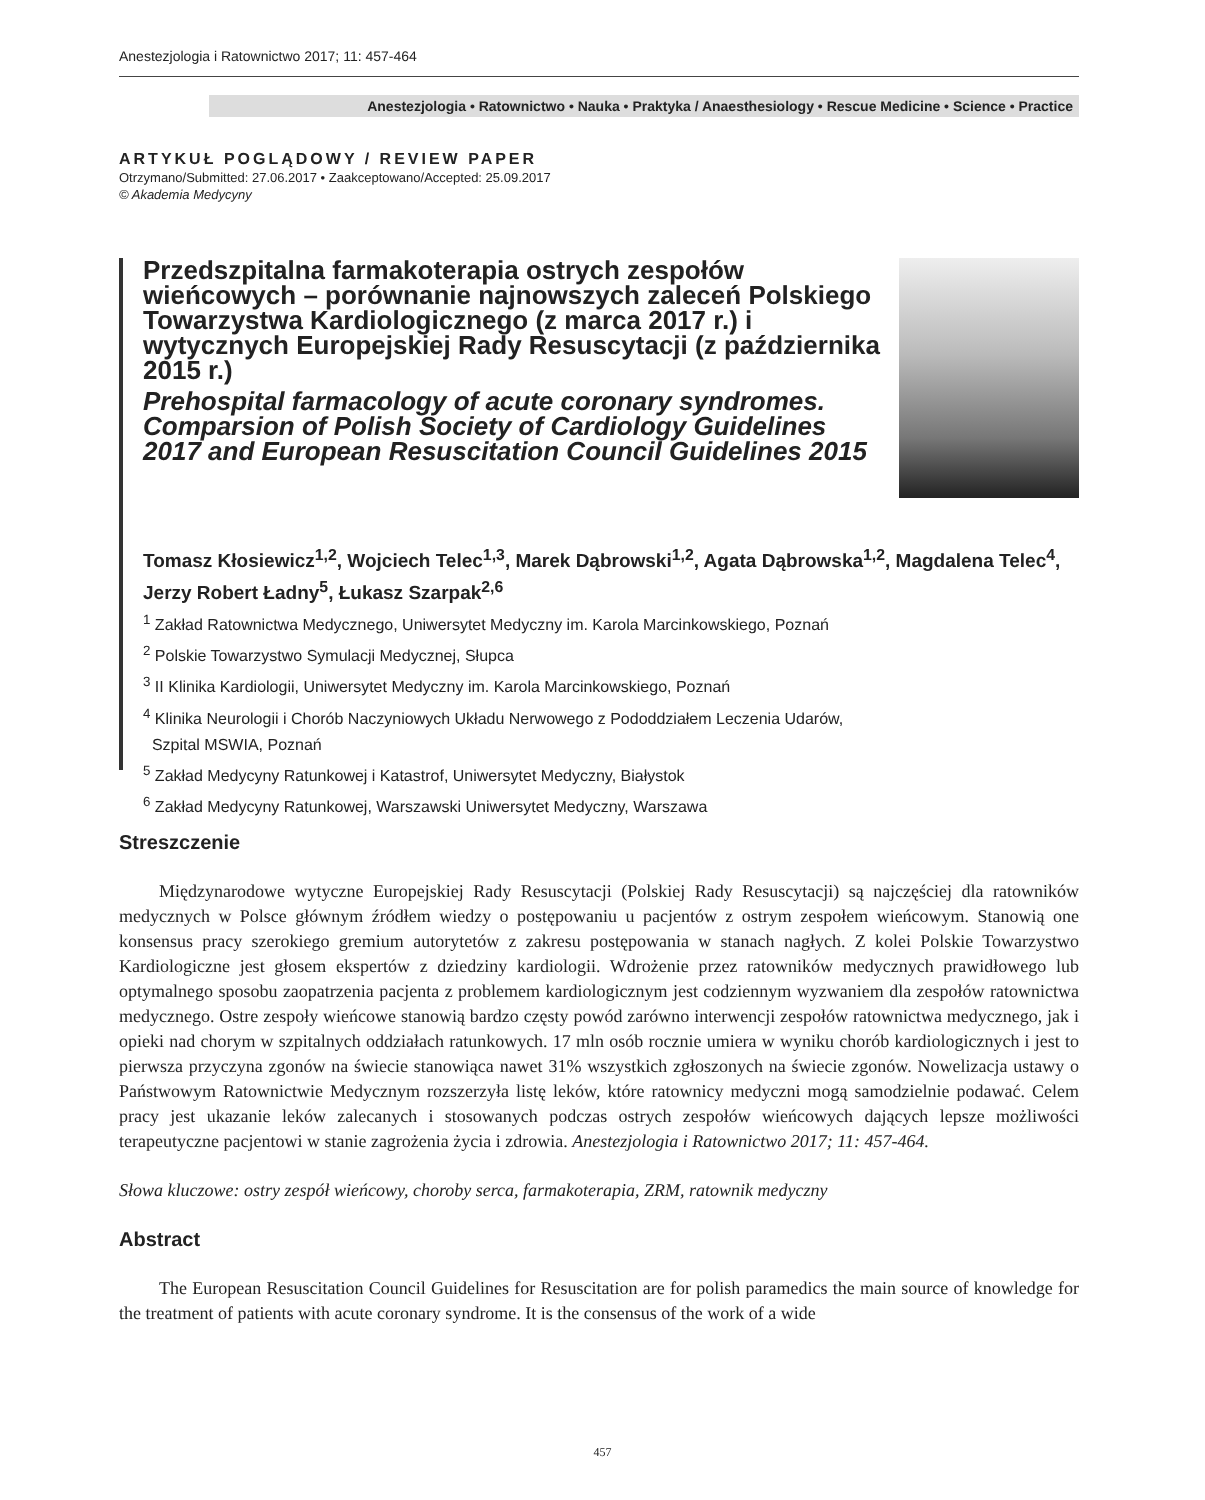Anestezjologia i Ratownictwo 2017; 11: 457-464
Anestezjologia • Ratownictwo • Nauka • Praktyka / Anaesthesiology • Rescue Medicine • Science • Practice
ARTYKUŁ POGLĄDOWY / REVIEW PAPER
Otrzymano/Submitted: 27.06.2017 • Zaakceptowano/Accepted: 25.09.2017
© Akademia Medycyny
Przedszpitalna farmakoterapia ostrych zespołów wieńcowych – porównanie najnowszych zaleceń Polskiego Towarzystwa Kardiologicznego (z marca 2017 r.) i wytycznych Europejskiej Rady Resuscytacji (z października 2015 r.)
Prehospital farmacology of acute coronary syndromes. Comparsion of Polish Society of Cardiology Guidelines 2017 and European Resuscitation Council Guidelines 2015
Tomasz Kłosiewicz<sup>1,2</sup>, Wojciech Telec<sup>1,3</sup>, Marek Dąbrowski<sup>1,2</sup>, Agata Dąbrowska<sup>1,2</sup>, Magdalena Telec<sup>4</sup>, Jerzy Robert Ładny<sup>5</sup>, Łukasz Szarpak<sup>2,6</sup>
<sup>1</sup> Zakład Ratownictwa Medycznego, Uniwersytet Medyczny im. Karola Marcinkowskiego, Poznań
<sup>2</sup> Polskie Towarzystwo Symulacji Medycznej, Słupca
<sup>3</sup> II Klinika Kardiologii, Uniwersytet Medyczny im. Karola Marcinkowskiego, Poznań
<sup>4</sup> Klinika Neurologii i Chorób Naczyniowych Układu Nerwowego z Pododdziałem Leczenia Udarów,
Szpital MSWIA, Poznań
<sup>5</sup> Zakład Medycyny Ratunkowej i Katastrof, Uniwersytet Medyczny, Białystok
<sup>6</sup> Zakład Medycyny Ratunkowej, Warszawski Uniwersytet Medyczny, Warszawa
Streszczenie
Międzynarodowe wytyczne Europejskiej Rady Resuscytacji (Polskiej Rady Resuscytacji) są najczęściej dla ratowników medycznych w Polsce głównym źródłem wiedzy o postępowaniu u pacjentów z ostrym zespołem wieńcowym. Stanowią one konsensus pracy szerokiego gremium autorytetów z zakresu postępowania w stanach nagłych. Z kolei Polskie Towarzystwo Kardiologiczne jest głosem ekspertów z dziedziny kardiologii. Wdrożenie przez ratowników medycznych prawidłowego lub optymalnego sposobu zaopatrzenia pacjenta z problemem kardiologicznym jest codziennym wyzwaniem dla zespołów ratownictwa medycznego. Ostre zespoły wieńcowe stanowią bardzo częsty powód zarówno interwencji zespołów ratownictwa medycznego, jak i opieki nad chorym w szpitalnych oddziałach ratunkowych. 17 mln osób rocznie umiera w wyniku chorób kardiologicznych i jest to pierwsza przyczyna zgonów na świecie stanowiąca nawet 31% wszystkich zgłoszonych na świecie zgonów. Nowelizacja ustawy o Państwowym Ratownictwie Medycznym rozszerzyła listę leków, które ratownicy medyczni mogą samodzielnie podawać. Celem pracy jest ukazanie leków zalecanych i stosowanych podczas ostrych zespołów wieńcowych dających lepsze możliwości terapeutyczne pacjentowi w stanie zagrożenia życia i zdrowia. Anestezjologia i Ratownictwo 2017; 11: 457-464.
Słowa kluczowe: ostry zespół wieńcowy, choroby serca, farmakoterapia, ZRM, ratownik medyczny
Abstract
The European Resuscitation Council Guidelines for Resuscitation are for polish paramedics the main source of knowledge for the treatment of patients with acute coronary syndrome. It is the consensus of the work of a wide
457